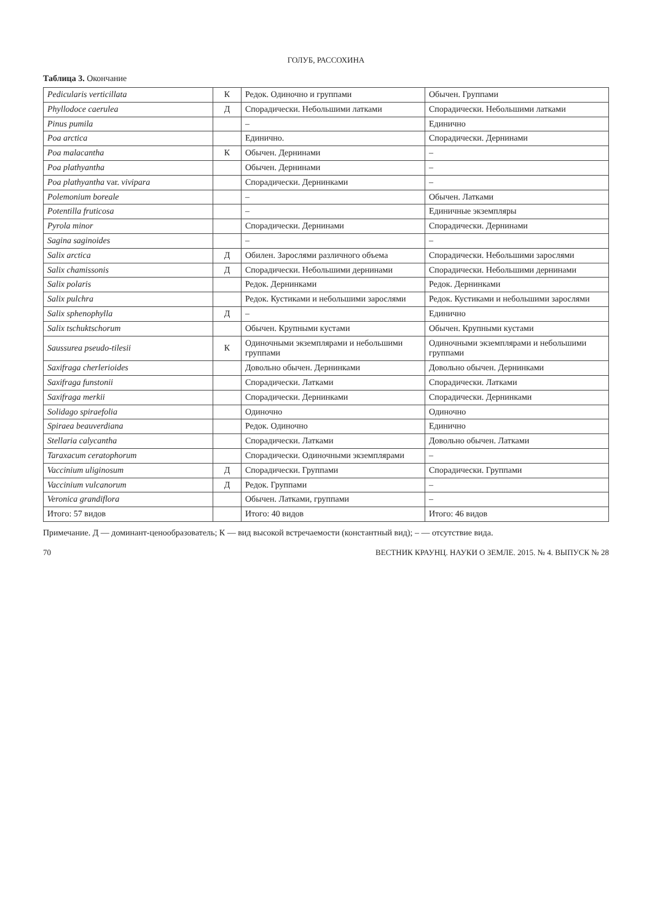ГОЛУБ, РАССОХИНА
Таблица 3. Окончание
| Pedicularis verticillata | К | Редок. Одиночно и группами | Обычен. Группами |
| Phyllodoce caerulea | Д | Спорадически. Небольшими латками | Спорадически. Небольшими латками |
| Pinus pumila | | – | Единично |
| Poa arctica | | Единично. | Спорадически. Дернинами |
| Poa malacantha | К | Обычен. Дернинами | – |
| Poa plathyantha | | Обычен. Дернинами | – |
| Poa plathyantha var. vivipara | | Спорадически. Дернинками | – |
| Polemonium boreale | | – | Обычен. Латками |
| Potentilla fruticosa | | – | Единичные экземпляры |
| Pyrola minor | | Спорадически. Дернинами | Спорадически. Дернинами |
| Sagina saginoides | | – | – |
| Salix arctica | Д | Обилен. Зарослями различного объема | Спорадически. Небольшими зарослями |
| Salix chamissonis | Д | Спорадически. Небольшими дернинами | Спорадически. Небольшими дернинами |
| Salix polaris | | Редок. Дернинками | Редок. Дернинками |
| Salix pulchra | | Редок. Кустиками и небольшими зарослями | Редок. Кустиками и небольшими зарослями |
| Salix sphenophylla | Д | – | Единично |
| Salix tschuktschorum | | Обычен. Крупными кустами | Обычен. Крупными кустами |
| Saussurea pseudo-tilesii | К | Одиночными экземплярами и небольшими группами | Одиночными экземплярами и небольшими группами |
| Saxifraga cherlerioides | | Довольно обычен. Дернинками | Довольно обычен. Дернинками |
| Saxifraga funstonii | | Спорадически. Латками | Спорадически. Латками |
| Saxifraga merkii | | Спорадически. Дернинками | Спорадически. Дернинками |
| Solidago spiraefolia | | Одиночно | Одиночно |
| Spiraea beauverdiana | | Редок. Одиночно | Единично |
| Stellaria calycantha | | Спорадически. Латками | Довольно обычен. Латками |
| Taraxacum ceratophorum | | Спорадически. Одиночными экземплярами | – |
| Vaccinium uliginosum | Д | Спорадически. Группами | Спорадически. Группами |
| Vaccinium vulcanorum | Д | Редок. Группами | – |
| Veronica grandiflora | | Обычен. Латками, группами | – |
| Итого: 57 видов | | Итого: 40 видов | Итого: 46 видов |
Примечание. Д — доминант-ценообразователь; К — вид высокой встречаемости (константный вид); – — отсутствие вида.
70 ВЕСТНИК КРАУНЦ. НАУКИ О ЗЕМЛЕ. 2015. № 4. ВЫПУСК № 28